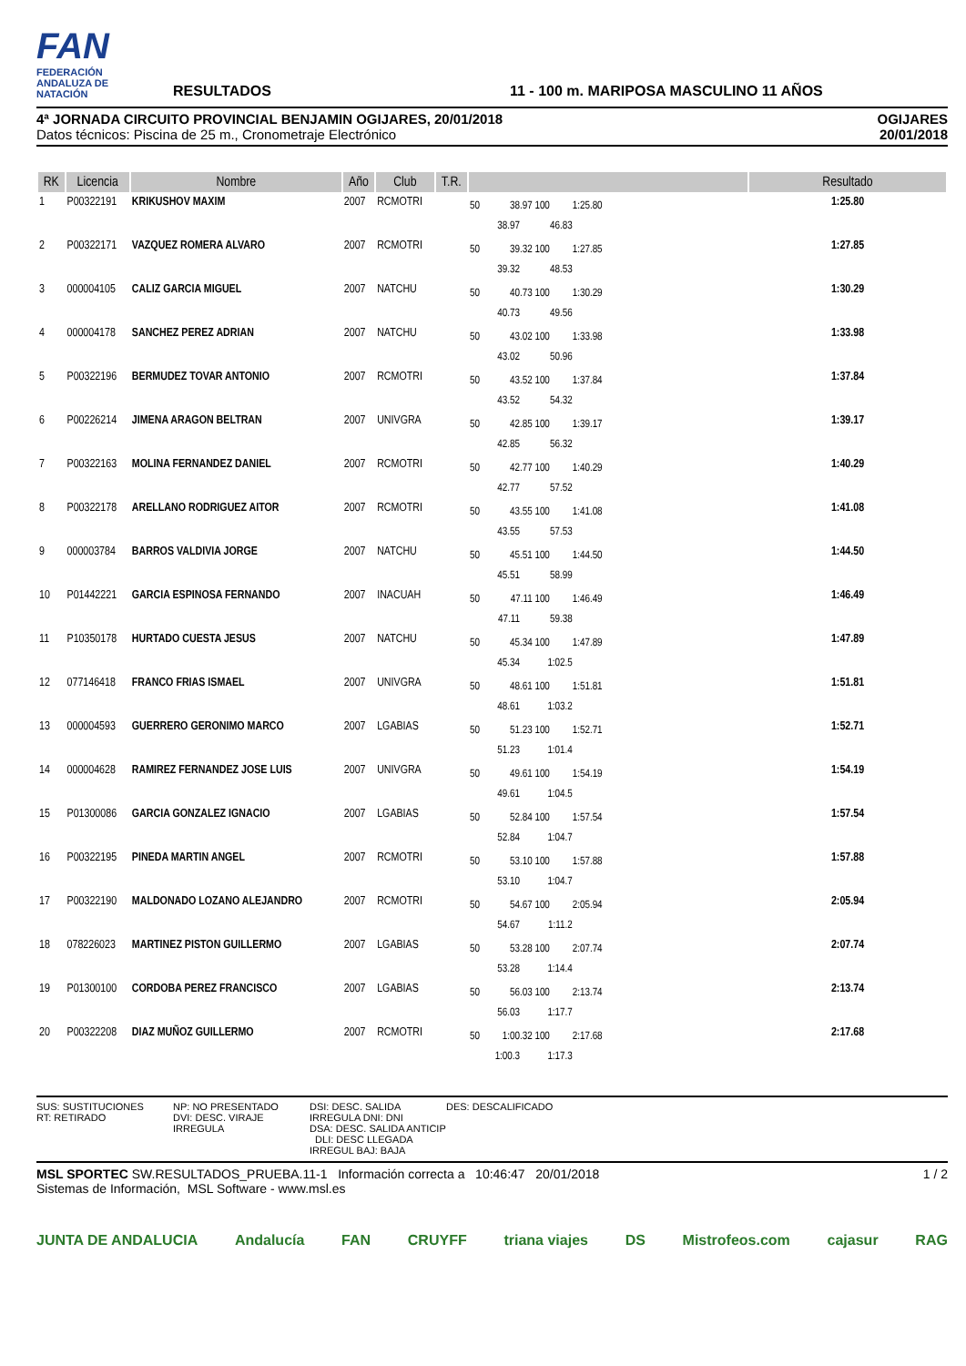FAN
FEDERACIÓN ANDALUZA DE NATACIÓN
RESULTADOS
11 - 100 m. MARIPOSA MASCULINO 11 AÑOS
4ª JORNADA CIRCUITO PROVINCIAL BENJAMIN OGIJARES, 20/01/2018
Datos técnicos: Piscina de 25 m., Cronometraje Electrónico
OGIJARES
20/01/2018
| RK | Licencia | Nombre | Año | Club | T.R. | | Resultado |
| --- | --- | --- | --- | --- | --- | --- | --- |
| 1 | P00322191 | KRIKUSHOV MAXIM | 2007 | RCMOTRI | | 50 38.97 100 1:25.80 38.97 46.83 | 1:25.80 |
| 2 | P00322171 | VAZQUEZ ROMERA ALVARO | 2007 | RCMOTRI | | 50 39.32 100 1:27.85 39.32 48.53 | 1:27.85 |
| 3 | 000004105 | CALIZ GARCIA MIGUEL | 2007 | NATCHU | | 50 40.73 100 1:30.29 40.73 49.56 | 1:30.29 |
| 4 | 000004178 | SANCHEZ PEREZ ADRIAN | 2007 | NATCHU | | 50 43.02 100 1:33.98 43.02 50.96 | 1:33.98 |
| 5 | P00322196 | BERMUDEZ TOVAR ANTONIO | 2007 | RCMOTRI | | 50 43.52 100 1:37.84 43.52 54.32 | 1:37.84 |
| 6 | P00226214 | JIMENA ARAGON BELTRAN | 2007 | UNIVGRA | | 50 42.85 100 1:39.17 42.85 56.32 | 1:39.17 |
| 7 | P00322163 | MOLINA FERNANDEZ DANIEL | 2007 | RCMOTRI | | 50 42.77 100 1:40.29 42.77 57.52 | 1:40.29 |
| 8 | P00322178 | ARELLANO RODRIGUEZ AITOR | 2007 | RCMOTRI | | 50 43.55 100 1:41.08 43.55 57.53 | 1:41.08 |
| 9 | 000003784 | BARROS VALDIVIA JORGE | 2007 | NATCHU | | 50 45.51 100 1:44.50 45.51 58.99 | 1:44.50 |
| 10 | P01442221 | GARCIA ESPINOSA FERNANDO | 2007 | INACUAH | | 50 47.11 100 1:46.49 47.11 59.38 | 1:46.49 |
| 11 | P10350178 | HURTADO CUESTA JESUS | 2007 | NATCHU | | 50 45.34 100 1:47.89 45.34 1:02.5 | 1:47.89 |
| 12 | 077146418 | FRANCO FRIAS ISMAEL | 2007 | UNIVGRA | | 50 48.61 100 1:51.81 48.61 1:03.2 | 1:51.81 |
| 13 | 000004593 | GUERRERO GERONIMO MARCO | 2007 | LGABIAS | | 50 51.23 100 1:52.71 51.23 1:01.4 | 1:52.71 |
| 14 | 000004628 | RAMIREZ FERNANDEZ JOSE LUIS | 2007 | UNIVGRA | | 50 49.61 100 1:54.19 49.61 1:04.5 | 1:54.19 |
| 15 | P01300086 | GARCIA GONZALEZ IGNACIO | 2007 | LGABIAS | | 50 52.84 100 1:57.54 52.84 1:04.7 | 1:57.54 |
| 16 | P00322195 | PINEDA MARTIN ANGEL | 2007 | RCMOTRI | | 50 53.10 100 1:57.88 53.10 1:04.7 | 1:57.88 |
| 17 | P00322190 | MALDONADO LOZANO ALEJANDRO | 2007 | RCMOTRI | | 50 54.67 100 2:05.94 54.67 1:11.2 | 2:05.94 |
| 18 | 078226023 | MARTINEZ PISTON GUILLERMO | 2007 | LGABIAS | | 50 53.28 100 2:07.74 53.28 1:14.4 | 2:07.74 |
| 19 | P01300100 | CORDOBA PEREZ FRANCISCO | 2007 | LGABIAS | | 50 56.03 100 2:13.74 56.03 1:17.7 | 2:13.74 |
| 20 | P00322208 | DIAZ MUÑOZ GUILLERMO | 2007 | RCMOTRI | | 50 1:00.32 100 2:17.68 1:00.3 1:17.3 | 2:17.68 |
SUS: SUSTITUCIONES
RT: RETIRADO
NP: NO PRESENTADO
DVI: DESC. VIRAJE IRREGULA
DSI: DESC. SALIDA IRREGULA DNI: DNI
DSA: DESC. SALIDA ANTICIP DLI: DESC LLEGADA IRREGUL BAJ: BAJA
DES: DESCALIFICADO
MSL SPORTEC SW.RESULTADOS_PRUEBA.11-1 Información correcta a 10:46:47 20/01/2018
Sistemas de Información, MSL Software - www.msl.es
1 / 2
JUNTA DE ANDALUCIA Andalucía FAN CRUYFF triana viajes DS Mistrofeos.com cajasur RAG